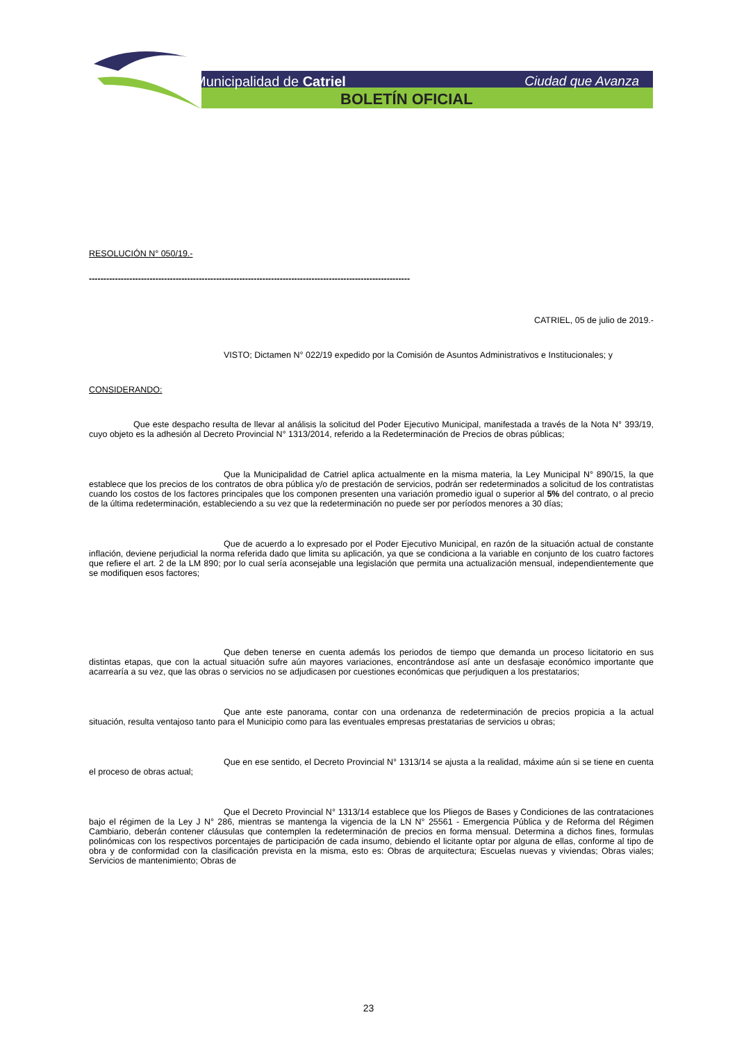Municipalidad de Catriel Ciudad que Avanza
BOLETÍN OFICIAL
RESOLUCIÓN N° 050/19.-
---------------------------------------------------------------------------------------------------------------
CATRIEL, 05 de julio de 2019.-
VISTO; Dictamen N° 022/19 expedido por la Comisión de Asuntos Administrativos e Institucionales; y
CONSIDERANDO:
Que este despacho resulta de llevar al análisis la solicitud del Poder Ejecutivo Municipal, manifestada a través de la Nota N° 393/19, cuyo objeto es la adhesión al Decreto Provincial N° 1313/2014, referido a la Redeterminación de Precios de obras públicas;
Que la Municipalidad de Catriel aplica actualmente en la misma materia, la Ley Municipal N° 890/15, la que establece que los precios de los contratos de obra pública y/o de prestación de servicios, podrán ser redeterminados a solicitud de los contratistas cuando los costos de los factores principales que los componen presenten una variación promedio igual o superior al 5% del contrato, o al precio de la última redeterminación, estableciendo a su vez que la redeterminación no puede ser por períodos menores a 30 días;
Que de acuerdo a lo expresado por el Poder Ejecutivo Municipal, en razón de la situación actual de constante inflación, deviene perjudicial la norma referida dado que limita su aplicación, ya que se condiciona a la variable en conjunto de los cuatro factores que refiere el art. 2 de la LM 890; por lo cual sería aconsejable una legislación que permita una actualización mensual, independientemente que se modifiquen esos factores;
Que deben tenerse en cuenta además los periodos de tiempo que demanda un proceso licitatorio en sus distintas etapas, que con la actual situación sufre aún mayores variaciones, encontrándose así ante un desfasaje económico importante que acarrearía a su vez, que las obras o servicios no se adjudicasen por cuestiones económicas que perjudiquen a los prestatarios;
Que ante este panorama, contar con una ordenanza de redeterminación de precios propicia a la actual situación, resulta ventajoso tanto para el Municipio como para las eventuales empresas prestatarias de servicios u obras;
Que en ese sentido, el Decreto Provincial N° 1313/14 se ajusta a la realidad, máxime aún si se tiene en cuenta el proceso de obras actual;
Que el Decreto Provincial N° 1313/14 establece que los Pliegos de Bases y Condiciones de las contrataciones bajo el régimen de la Ley J N° 286, mientras se mantenga la vigencia de la LN N° 25561 - Emergencia Pública y de Reforma del Régimen Cambiario, deberán contener cláusulas que contemplen la redeterminación de precios en forma mensual. Determina a dichos fines, formulas polinómicas con los respectivos porcentajes de participación de cada insumo, debiendo el licitante optar por alguna de ellas, conforme al tipo de obra y de conformidad con la clasificación prevista en la misma, esto es: Obras de arquitectura; Escuelas nuevas y viviendas; Obras viales; Servicios de mantenimiento; Obras de
23